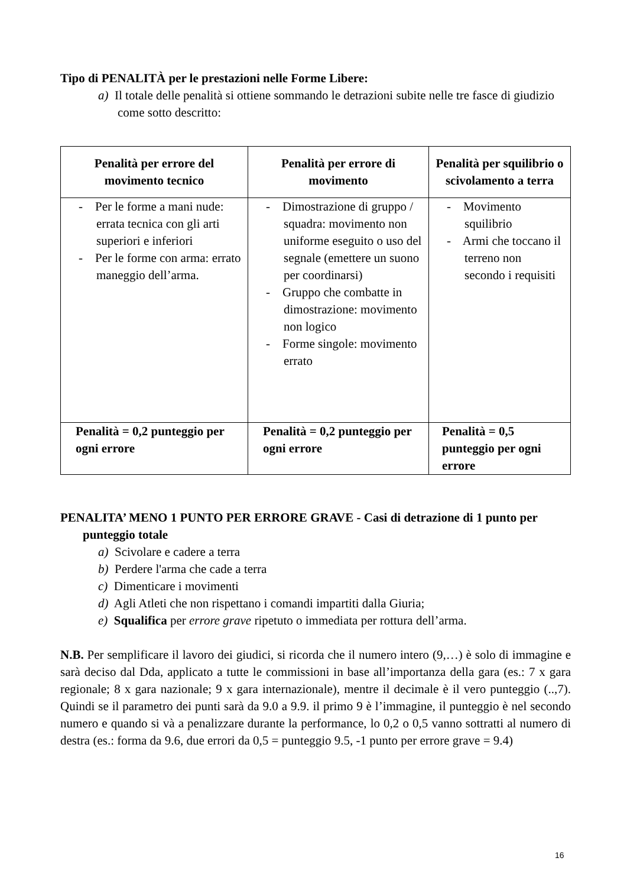Tipo di PENALITÀ per le prestazioni nelle Forme Libere:
a) Il totale delle penalità si ottiene sommando le detrazioni subite nelle tre fasce di giudizio come sotto descritto:
| Penalità per errore del movimento tecnico | Penalità per errore di movimento | Penalità per squilibrio o scivolamento a terra |
| --- | --- | --- |
| - Per le forme a mani nude: errata tecnica con gli arti superiori e inferiori - Per le forme con arma: errato maneggio dell’arma. | - Dimostrazione di gruppo / squadra: movimento non uniforme eseguito o uso del segnale (emettere un suono per coordinarsi) - Gruppo che combatte in dimostrazione: movimento non logico - Forme singole: movimento errato | - Movimento squilibrio - Armi che toccano il terreno non secondo i requisiti |
| Penalità = 0,2 punteggio per ogni errore | Penalità = 0,2 punteggio per ogni errore | Penalità = 0,5 punteggio per ogni errore |
PENALITA’ MENO 1 PUNTO PER ERRORE GRAVE - Casi di detrazione di 1 punto per punteggio totale
a) Scivolare e cadere a terra
b) Perdere l'arma che cade a terra
c) Dimenticare i movimenti
d) Agli Atleti che non rispettano i comandi impartiti dalla Giuria;
e) Squalifica per errore grave ripetuto o immediata per rottura dell’arma.
N.B. Per semplificare il lavoro dei giudici, si ricorda che il numero intero (9,…) è solo di immagine e sarà deciso dal Dda, applicato a tutte le commissioni in base all’importanza della gara (es.: 7 x gara regionale; 8 x gara nazionale; 9 x gara internazionale), mentre il decimale è il vero punteggio (..,7). Quindi se il parametro dei punti sarà da 9.0 a 9.9. il primo 9 è l’immagine, il punteggio è nel secondo numero e quando si và a penalizzare durante la performance, lo 0,2 o 0,5 vanno sottratti al numero di destra (es.: forma da 9.6, due errori da 0,5 = punteggio 9.5, -1 punto per errore grave = 9.4)
16